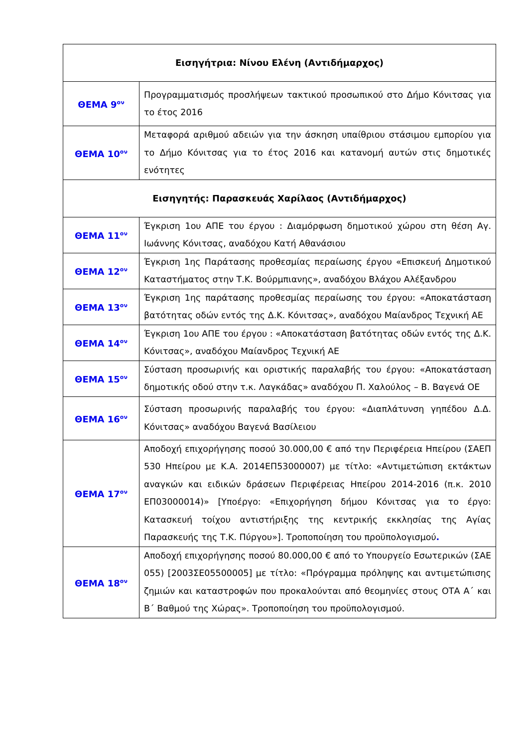| Εισηγήτρια: Νίνου Ελένη (Αντιδήμαρχος) | |
| ΘΕΜΑ 9<sup>ον</sup> | Προγραμματισμός προσλήψεων τακτικού προσωπικού στο Δήμο Κόνιτσας για το έτος 2016 |
| ΘΕΜΑ 10<sup>ον</sup> | Μεταφορά αριθμού αδειών για την άσκηση υπαίθριου στάσιμου εμπορίου για το Δήμο Κόνιτσας για το έτος 2016 και κατανομή αυτών στις δημοτικές ενότητες |
| Εισηγητής: Παρασκευάς Χαρίλαος (Αντιδήμαρχος) | |
| ΘΕΜΑ 11<sup>ον</sup> | Έγκριση 1ου ΑΠΕ του έργου : Διαμόρφωση δημοτικού χώρου στη θέση Αγ. Ιωάννης Κόνιτσας, αναδόχου Κατή Αθανάσιου |
| ΘΕΜΑ 12<sup>ον</sup> | Έγκριση 1ης Παράτασης προθεσμίας περαίωσης έργου «Επισκευή Δημοτικού Καταστήματος στην Τ.Κ. Βούρμπιανης», αναδόχου Βλάχου Αλέξανδρου |
| ΘΕΜΑ 13<sup>ον</sup> | Έγκριση 1ης παράτασης προθεσμίας περαίωσης του έργου: «Αποκατάσταση βατότητας οδών εντός της Δ.Κ. Κόνιτσας», αναδόχου Μαίανδρος Τεχνική ΑΕ |
| ΘΕΜΑ 14<sup>ον</sup> | Έγκριση 1ου ΑΠΕ του έργου : «Αποκατάσταση βατότητας οδών εντός της Δ.Κ. Κόνιτσας», αναδόχου Μαίανδρος Τεχνική ΑΕ |
| ΘΕΜΑ 15<sup>ον</sup> | Σύσταση προσωρινής και οριστικής παραλαβής του έργου: «Αποκατάσταση δημοτικής οδού στην τ.κ. Λαγκάδας» αναδόχου Π. Χαλούλος – Β. Βαγενά ΟΕ |
| ΘΕΜΑ 16<sup>ον</sup> | Σύσταση προσωρινής παραλαβής του έργου: «Διαπλάτυνση γηπέδου Δ.Δ. Κόνιτσας» αναδόχου Βαγενά Βασίλειου |
| ΘΕΜΑ 17<sup>ον</sup> | Αποδοχή επιχορήγησης ποσού 30.000,00 € από την Περιφέρεια Ηπείρου (ΣΑΕΠ 530 Ηπείρου με Κ.Α. 2014ΕΠ53000007) με τίτλο: «Αντιμετώπιση εκτάκτων αναγκών και ειδικών δράσεων Περιφέρειας Ηπείρου 2014-2016 (π.κ. 2010 ΕΠ03000014)» [Υποέργο: «Επιχορήγηση δήμου Κόνιτσας για το έργο: Κατασκευή τοίχου αντιστήριξης της κεντρικής εκκλησίας της Αγίας Παρασκευής της Τ.Κ. Πύργου»]. Τροποποίηση του προϋπολογισμού . |
| ΘΕΜΑ 18<sup>ον</sup> | Αποδοχή επιχορήγησης ποσού 80.000,00 € από το Υπουργείο Εσωτερικών (ΣΑΕ 055) [2003ΣΕ05500005] με τίτλο: «Πρόγραμμα πρόληψης και αντιμετώπισης ζημιών και καταστροφών που προκαλούνται από θεομηνίες στους ΟΤΑ Α΄ και Β΄ Βαθμού της Χώρας». Τροποποίηση του προϋπολογισμού. |